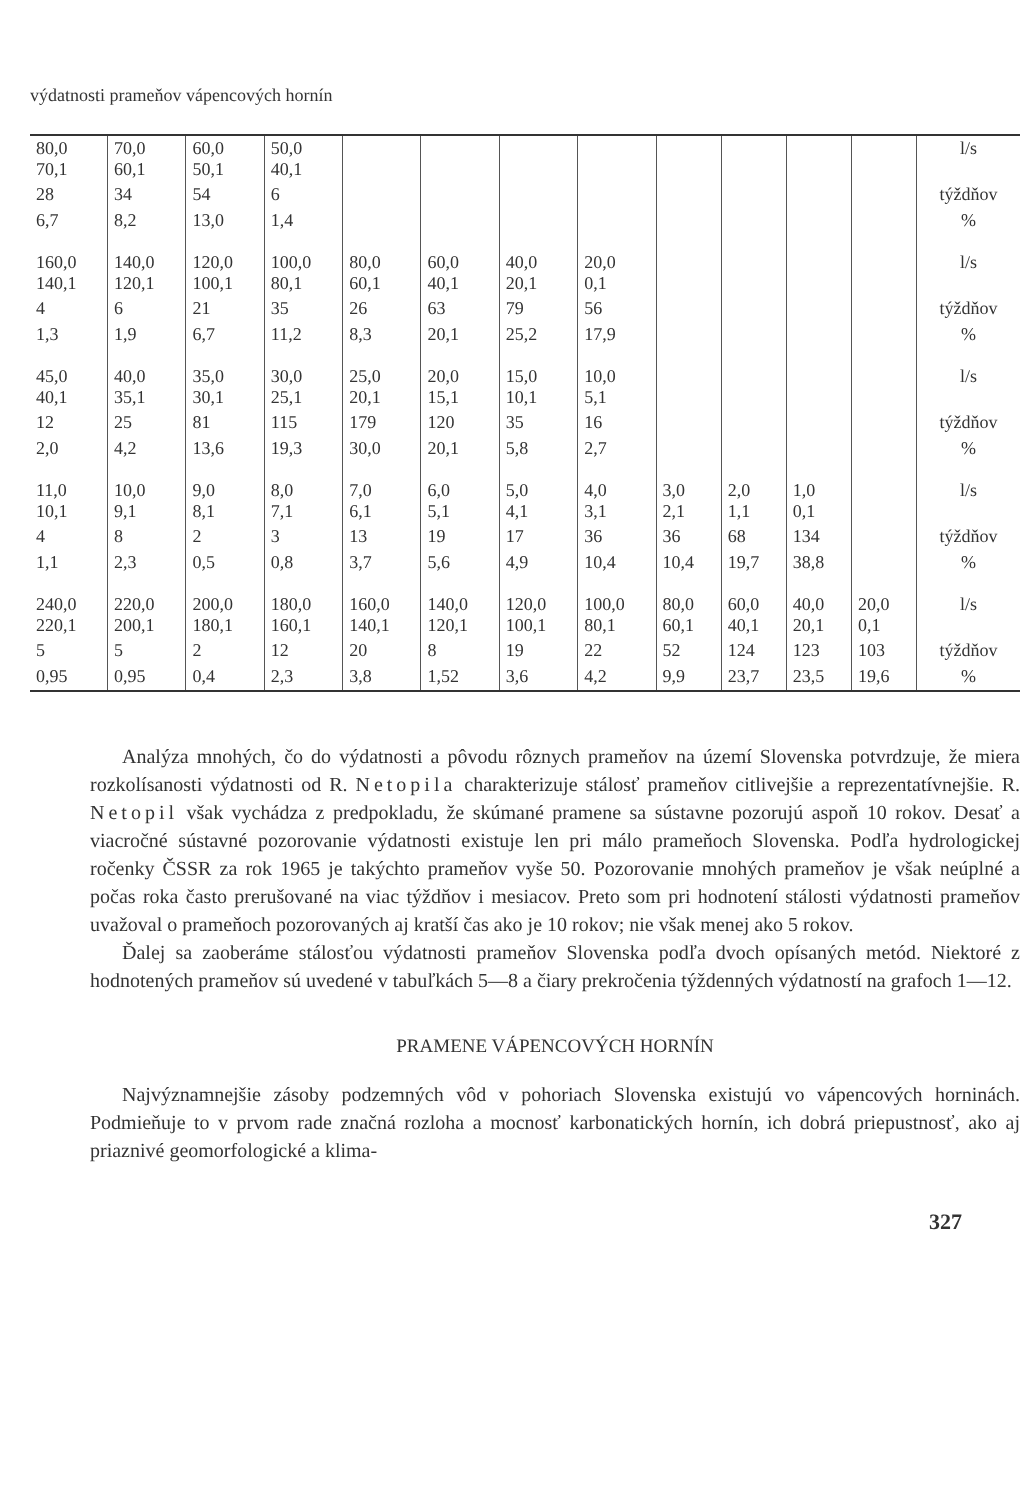výdatnosti prameňov vápencových hornín
| 80,0 70,1 | 70,0 60,1 | 60,0 50,1 | 50,0 40,1 | | | | | | | | | l/s |
| 28 | 34 | 54 | 6 | | | | | | | | | týždňov |
| 6,7 | 8,2 | 13,0 | 1,4 | | | | | | | | | % |
| 160,0 140,1 | 140,0 120,1 | 120,0 100,1 | 100,0 80,1 | 80,0 60,1 | 60,0 40,1 | 40,0 20,1 | 20,0 0,1 | | | | | l/s |
| 4 | 6 | 21 | 35 | 26 | 63 | 79 | 56 | | | | | týždňov |
| 1,3 | 1,9 | 6,7 | 11,2 | 8,3 | 20,1 | 25,2 | 17,9 | | | | | % |
| 45,0 40,1 | 40,0 35,1 | 35,0 30,1 | 30,0 25,1 | 25,0 20,1 | 20,0 15,1 | 15,0 10,1 | 10,0 5,1 | | | | | l/s |
| 12 | 25 | 81 | 115 | 179 | 120 | 35 | 16 | | | | | týždňov |
| 2,0 | 4,2 | 13,6 | 19,3 | 30,0 | 20,1 | 5,8 | 2,7 | | | | | % |
| 11,0 10,1 | 10,0 9,1 | 9,0 8,1 | 8,0 7,1 | 7,0 6,1 | 6,0 5,1 | 5,0 4,1 | 4,0 3,1 | 3,0 2,1 | 2,0 1,1 | 1,0 0,1 | | l/s |
| 4 | 8 | 2 | 3 | 13 | 19 | 17 | 36 | 36 | 68 | 134 | | týždňov |
| 1,1 | 2,3 | 0,5 | 0,8 | 3,7 | 5,6 | 4,9 | 10,4 | 10,4 | 19,7 | 38,8 | | % |
| 240,0 220,1 | 220,0 200,1 | 200,0 180,1 | 180,0 160,1 | 160,0 140,1 | 140,0 120,1 | 120,0 100,1 | 100,0 80,1 | 80,0 60,1 | 60,0 40,1 | 40,0 20,1 | 20,0 0,1 | l/s |
| 5 | 5 | 2 | 12 | 20 | 8 | 19 | 22 | 52 | 124 | 123 | 103 | týždňov |
| 0,95 | 0,95 | 0,4 | 2,3 | 3,8 | 1,52 | 3,6 | 4,2 | 9,9 | 23,7 | 23,5 | 19,6 | % |
Analýza mnohých, čo do výdatnosti a pôvodu rôznych prameňov na území Slovenska potvrdzuje, že miera rozkolísanosti výdatnosti od R. Netopila charakterizuje stálosť prameňov citlivejšie a reprezentatívnejšie. R. Netopil však vychádza z predpokladu, že skúmané pramene sa sústavne pozorujú aspoň 10 rokov. Desať a viacročné sústavné pozorovanie výdatnosti existuje len pri málo prameňoch Slovenska. Podľa hydrologickej ročenky ČSSR za rok 1965 je takýchto prameňov vyše 50. Pozorovanie mnohých prameňov je však neúplné a počas roka často prerušované na viac týždňov i mesiacov. Preto som pri hodnotení stálosti výdatnosti prameňov uvažoval o prameňoch pozorovaných aj kratší čas ako je 10 rokov; nie však menej ako 5 rokov.
Ďalej sa zaoberáme stálosťou výdatnosti prameňov Slovenska podľa dvoch opísaných metód. Niektoré z hodnotených prameňov sú uvedené v tabuľkách 5—8 a čiary prekročenia týždenných výdatností na grafoch 1—12.
PRAMENE VÁPENCOVÝCH HORNÍN
Najvýznamnejšie zásoby podzemných vôd v pohoriach Slovenska existujú vo vápencových horninách. Podmieňuje to v prvom rade značná rozloha a mocnosť karbonatických hornín, ich dobrá priepustnosť, ako aj priaznivé geomorfologické a klima-
327